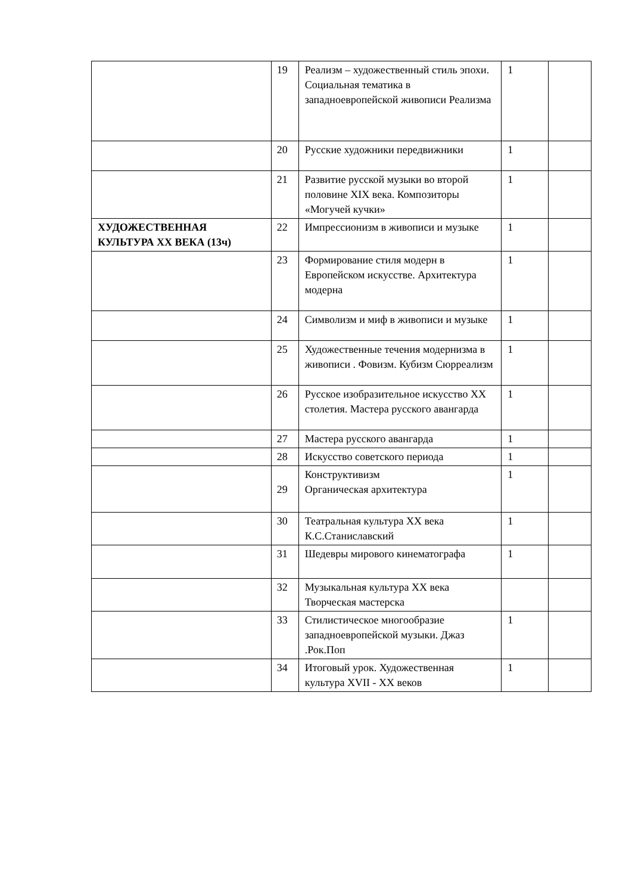| | 19 | Реализм – художественный стиль эпохи. Социальная тематика в западноевропейской живописи Реализма | 1 | |
| | 20 | Русские художники передвижники | 1 | |
| | 21 | Развитие русской музыки во второй половине XIX века. Композиторы «Могучей кучки» | 1 | |
| ХУДОЖЕСТВЕННАЯ КУЛЬТУРА XX ВЕКА (13ч) | 22 | Импрессионизм в живописи и музыке | 1 | |
| | 23 | Формирование стиля модерн в Европейском искусстве. Архитектура модерна | 1 | |
| | 24 | Символизм и миф в живописи и музыке | 1 | |
| | 25 | Художественные течения модернизма в живописи . Фовизм. Кубизм Сюрреализм | 1 | |
| | 26 | Русское изобразительное искусство XX столетия. Мастера русского авангарда | 1 | |
| | 27 | Мастера русского авангарда | 1 | |
| | 28 | Искусство советского периода | 1 | |
| | 29 | Конструктивизм Органическая архитектура | 1 | |
| | 30 | Театральная культура XX века К.С.Станиславский | 1 | |
| | 31 | Шедевры мирового кинематографа | 1 | |
| | 32 | Музыкальная культура XX века Творческая мастерска | | |
| | 33 | Стилистическое многообразие западноевропейской музыки. Джаз .Рок.Поп | 1 | |
| | 34 | Итоговый урок. Художественная культура XVII - XX веков | 1 | |